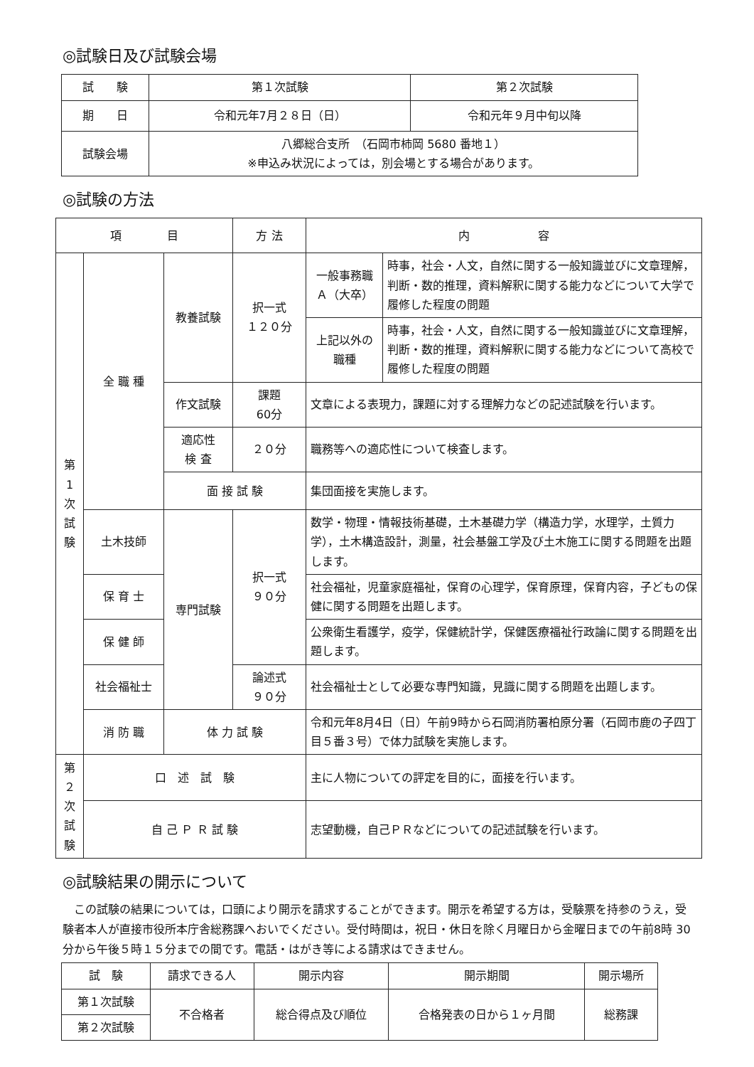◎試験日及び試験会場
| 試 験 | 第１次試験 | 第２次試験 |
| 期 日 | 令和元年7月２８日（日） | 令和元年９月中旬以降 |
| 試験会場 | 八郷総合支所 （石岡市柿岡 5680 番地１） ※申込み状況によっては，別会場とする場合があります。 | |
◎試験の方法
| 項 目 | | | 方 法 | 内 容 | |
| --- | --- | --- | --- | --- | --- |
| 第 1 次 試 験 | 全 職 種 | 教養試験 | 択一式 １２０分 | 一般事務職 Ａ（大卒） | 時事，社会・人文，自然に関する一般知識並びに文章理解，判断・数的推理，資料解釈に関する能力などについて大学で履修した程度の問題 |
| | | | | 上記以外の 職種 | 時事，社会・人文，自然に関する一般知識並びに文章理解，判断・数的推理，資料解釈に関する能力などについて高校で履修した程度の問題 |
| | | 作文試験 | 課題 60分 | 文章による表現力，課題に対する理解力などの記述試験を行います。 | |
| | | 適応性 検 査 | ２０分 | 職務等への適応性について検査します。 | |
| | | 面 接 試 験 | | 集団面接を実施します。 | |
| | 土木技師 | 専門試験 | 択一式 ９０分 | 数学・物理・情報技術基礎，土木基礎力学（構造力学，水理学，土質力学），土木構造設計，測量，社会基盤工学及び土木施工に関する問題を出題します。 | |
| | 保 育 士 | | | 社会福祉，児童家庭福祉，保育の心理学，保育原理，保育内容，子どもの保健に関する問題を出題します。 | |
| | 保 健 師 | | | 公衆衛生看護学，疫学，保健統計学，保健医療福祉行政論に関する問題を出題します。 | |
| | 社会福祉士 | | 論述式 ９０分 | 社会福祉士として必要な専門知識，見識に関する問題を出題します。 | |
| | 消 防 職 | 体 力 試 験 | | 令和元年8月4日（日）午前9時から石岡消防署柏原分署（石岡市鹿の子四丁目５番３号）で体力試験を実施します。 | |
| 第 ２ 次 試 験 | 口 述 試 験 | | | 主に人物についての評定を目的に，面接を行います。 | |
| | 自 己 Ｐ Ｒ 試 験 | | | 志望動機，自己ＰＲなどについての記述試験を行います。 | |
◎試験結果の開示について
この試験の結果については，口頭により開示を請求することができます。開示を希望する方は，受験票を持参のうえ，受験者本人が直接市役所本庁舎総務課へおいでください。受付時間は，祝日・休日を除く月曜日から金曜日までの午前8時 30 分から午後５時１５分までの間です。電話・はがき等による請求はできません。
| 試 験 | 請求できる人 | 開示内容 | 開示期間 | 開示場所 |
| --- | --- | --- | --- | --- |
| 第１次試験 | 不合格者 | 総合得点及び順位 | 合格発表の日から１ヶ月間 | 総務課 |
| 第２次試験 | | | | |